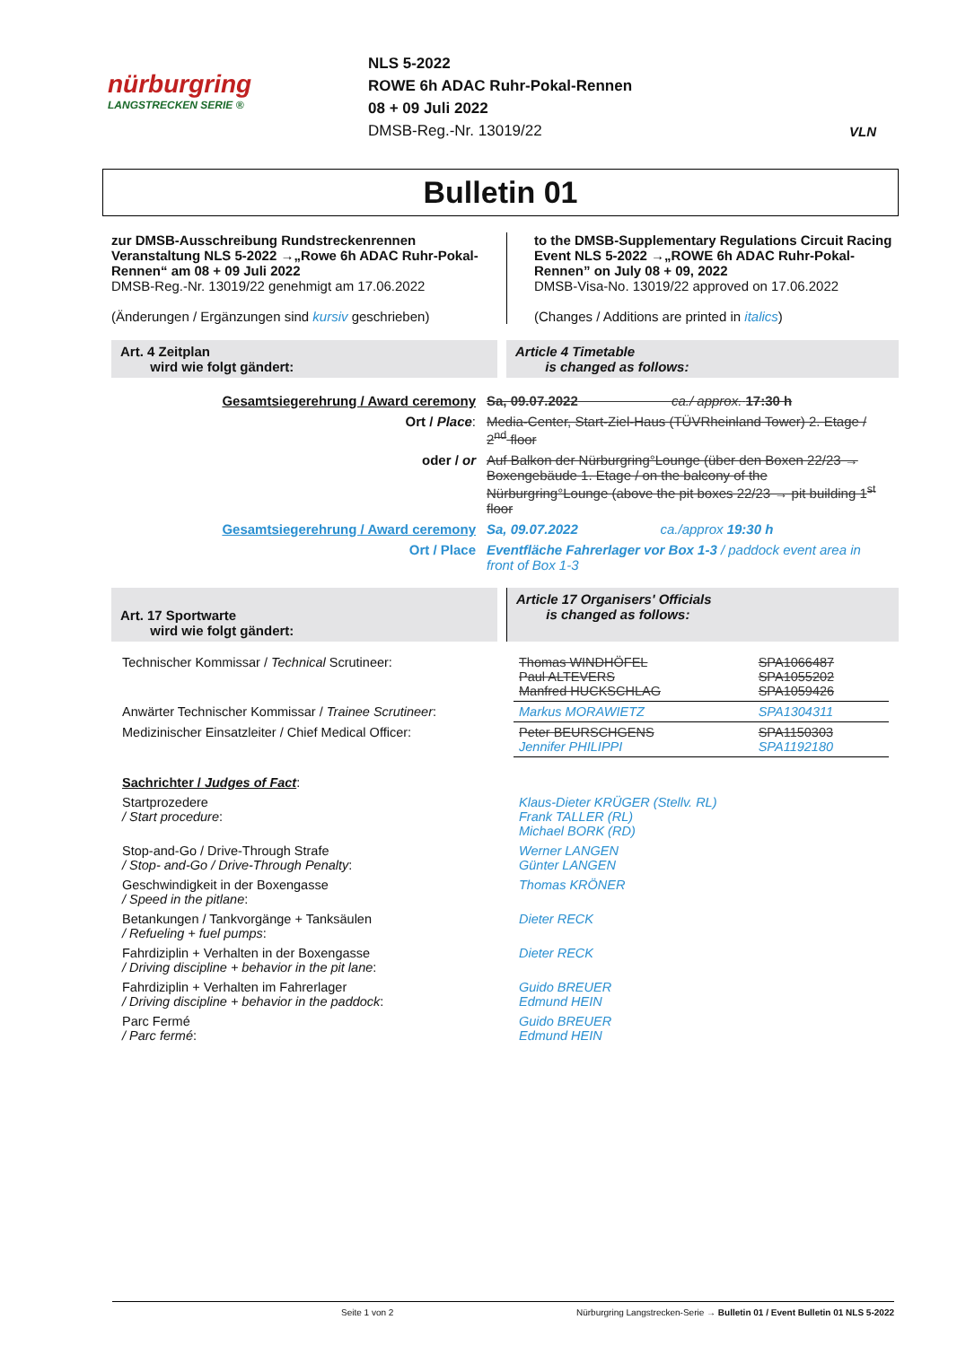nürburgring
LANGSTRECKEN SERIE ®
NLS 5-2022
ROWE 6h ADAC Ruhr-Pokal-Rennen
08 + 09 Juli 2022
DMSB-Reg.-Nr. 13019/22
VLN
Bulletin 01
zur DMSB-Ausschreibung Rundstreckenrennen Veranstaltung NLS 5-2022 →„Rowe 6h ADAC Ruhr-Pokal-Rennen“ am 08 + 09 Juli 2022
DMSB-Reg.-Nr. 13019/22 genehmigt am 17.06.2022
(Änderungen / Ergänzungen sind kursiv geschrieben)
to the DMSB-Supplementary Regulations Circuit Racing Event NLS 5-2022 →„ROWE 6h ADAC Ruhr-Pokal-Rennen” on July 08 + 09, 2022
DMSB-Visa-No. 13019/22 approved on 17.06.2022
(Changes / Additions are printed in italics)
Art. 4 Zeitplan
wird wie folgt gändert:
Article 4 Timetable
is changed as follows:
| Gesamtsiegerehrung / Award ceremony | Sa, 09.07.2022 ca./ approx. 17:30 h |
| Ort / Place : | Media-Center, Start-Ziel-Haus (TÜVRheinland Tower) 2. Etage / 2<sup>nd</sup> floor |
| oder / or | Auf Balkon der Nürburgring°Lounge (über den Boxen 22/23 → Boxengebäude 1. Etage / on the balcony of the Nürburgring°Lounge (above the pit boxes 22/23 → pit building 1<sup>st</sup> floor |
| Gesamtsiegerehrung / Award ceremony | Sa, 09.07.2022 ca./approx 19:30 h |
| Ort / Place | Eventfläche Fahrerlager vor Box 1-3 / paddock event area in front of Box 1-3 |
Art. 17 Sportwarte
wird wie folgt gändert:
Article 17 Organisers' Officials
is changed as follows:
| Technischer Kommissar / Technical Scrutineer: | Thomas WINDHÖFEL Paul ALTEVERS Manfred HUCKSCHLAG | SPA1066487 SPA1055202 SPA1059426 |
| Anwärter Technischer Kommissar / Trainee Scrutineer : | Markus MORAWIETZ | SPA1304311 |
| Medizinischer Einsatzleiter / Chief Medical Officer: | Peter BEURSCHGENS Jennifer PHILIPPI | SPA1150303 SPA1192180 |
| Sachrichter / Judges of Fact : | | |
| Startprozedere / Start procedure : | Klaus-Dieter KRÜGER (Stellv. RL) Frank TALLER (RL) Michael BORK (RD) | |
| Stop-and-Go / Drive-Through Strafe / Stop- and-Go / Drive-Through Penalty : | Werner LANGEN Günter LANGEN | |
| Geschwindigkeit in der Boxengasse / Speed in the pitlane : | Thomas KRÖNER | |
| Betankungen / Tankvorgänge + Tanksäulen / Refueling + fuel pumps : | Dieter RECK | |
| Fahrdiziplin + Verhalten in der Boxengasse / Driving discipline + behavior in the pit lane : | Dieter RECK | |
| Fahrdiziplin + Verhalten im Fahrerlager / Driving discipline + behavior in the paddock : | Guido BREUER Edmund HEIN | |
| Parc Fermé / Parc fermé : | Guido BREUER Edmund HEIN | |
Seite 1 von 2 Nürburgring Langstrecken-Serie → Bulletin 01 / Event Bulletin 01 NLS 5-2022